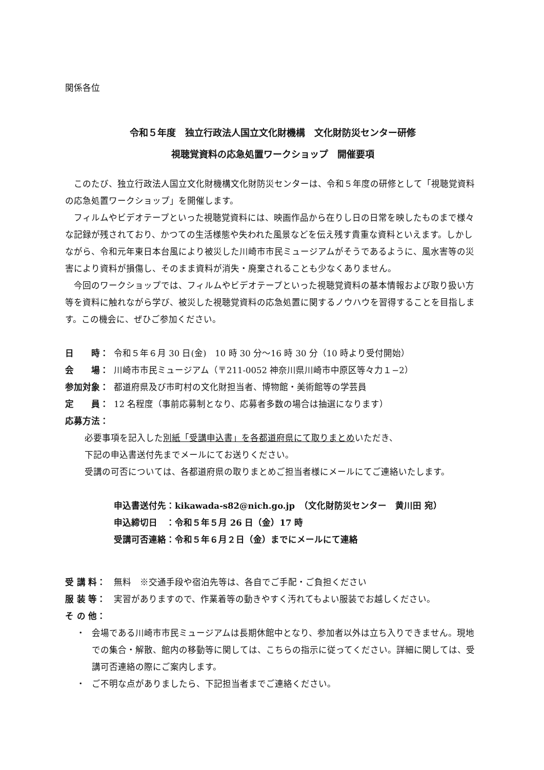関係各位
令和５年度　独立行政法人国立文化財機構　文化財防災センター研修
視聴覚資料の応急処置ワークショップ　開催要項
このたび、独立行政法人国立文化財機構文化財防災センターは、令和５年度の研修として「視聴覚資料の応急処置ワークショップ」を開催します。
フィルムやビデオテープといった視聴覚資料には、映画作品から在りし日の日常を映したものまで様々な記録が残されており、かつての生活様態や失われた風景などを伝え残す貴重な資料といえます。しかしながら、令和元年東日本台風により被災した川崎市市民ミュージアムがそうであるように、風水害等の災害により資料が損傷し、そのまま資料が消失・廃棄されることも少なくありません。
今回のワークショップでは、フィルムやビデオテープといった視聴覚資料の基本情報および取り扱い方等を資料に触れながら学び、被災した視聴覚資料の応急処置に関するノウハウを習得することを目指します。この機会に、ぜひご参加ください。
日　　時： 令和５年６月 30 日(金)　10 時 30 分～16 時 30 分（10 時より受付開始）
会　　場： 川崎市市民ミュージアム（〒211-0052 神奈川県川崎市中原区等々力１−2）
参加対象： 都道府県及び市町村の文化財担当者、博物館・美術館等の学芸員
定　　員： 12 名程度（事前応募制となり、応募者多数の場合は抽選になります）
応募方法：
必要事項を記入した別紙「受講申込書」を各都道府県にて取りまとめいただき、
下記の申込書送付先までメールにてお送りください。
受講の可否については、各都道府県の取りまとめご担当者様にメールにてご連絡いたします。
申込書送付先：kikawada-s82@nich.go.jp　（文化財防災センター　黄川田 宛）
申込締切日　：令和５年５月 26 日（金）17 時
受講可否連絡：令和５年６月２日（金）までにメールにて連絡
受 講 料： 無料　※交通手段や宿泊先等は、各自でご手配・ご負担ください
服 装 等： 実習がありますので、作業着等の動きやすく汚れてもよい服装でお越しください。
そ の 他：
・ 会場である川崎市市民ミュージアムは長期休館中となり、参加者以外は立ち入りできません。現地での集合・解散、館内の移動等に関しては、こちらの指示に従ってください。詳細に関しては、受講可否連絡の際にご案内します。
・ ご不明な点がありましたら、下記担当者までご連絡ください。